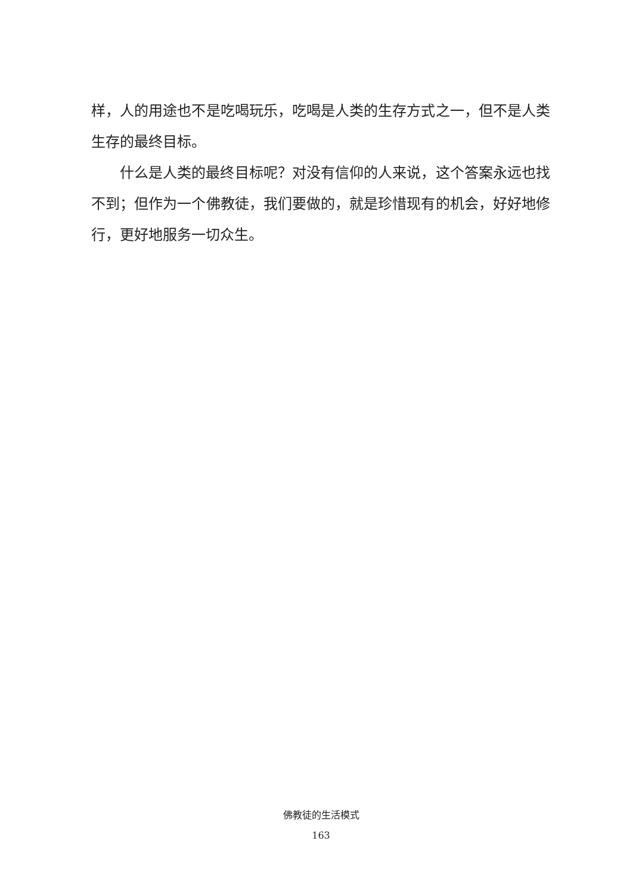样，人的用途也不是吃喝玩乐，吃喝是人类的生存方式之一，但不是人类生存的最终目标。
什么是人类的最终目标呢？对没有信仰的人来说，这个答案永远也找不到；但作为一个佛教徒，我们要做的，就是珍惜现有的机会，好好地修行，更好地服务一切众生。
佛教徒的生活模式
163